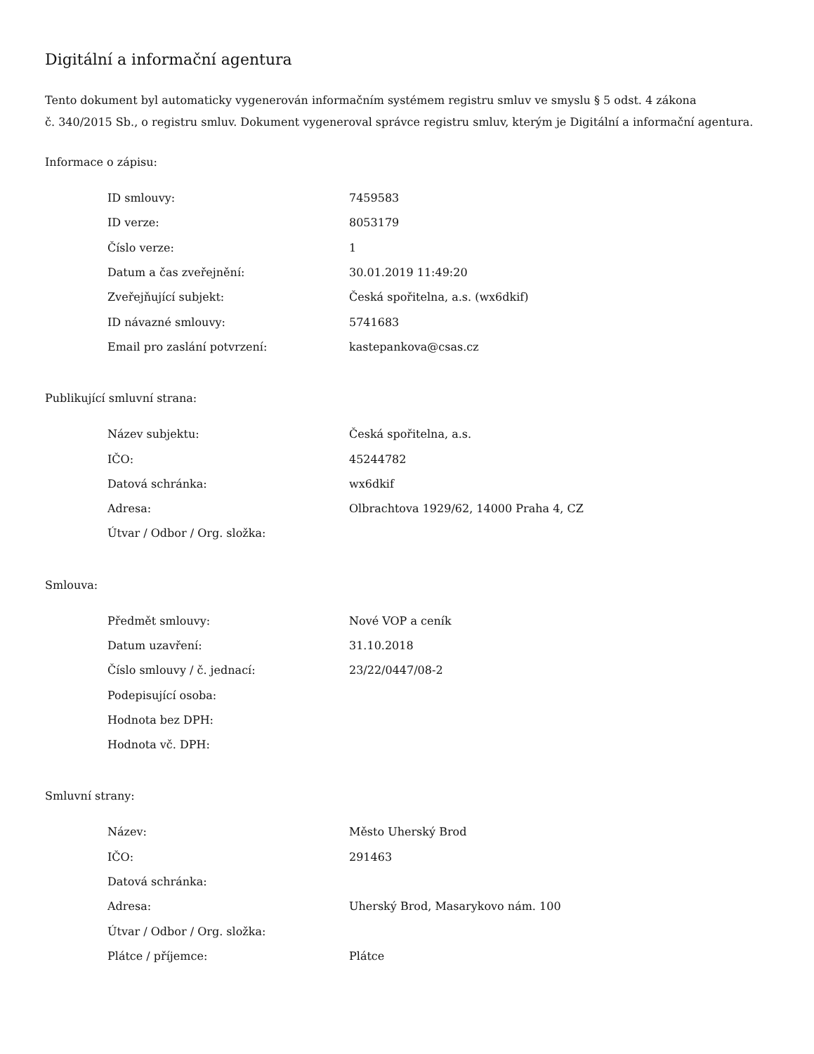Digitální a informační agentura
Tento dokument byl automaticky vygenerován informačním systémem registru smluv ve smyslu § 5 odst. 4 zákona
č. 340/2015 Sb., o registru smluv. Dokument vygeneroval správce registru smluv, kterým je Digitální a informační agentura.
Informace o zápisu:
| ID smlouvy: | 7459583 |
| ID verze: | 8053179 |
| Číslo verze: | 1 |
| Datum a čas zveřejnění: | 30.01.2019 11:49:20 |
| Zveřejňující subjekt: | Česká spořitelna, a.s. (wx6dkif) |
| ID návazné smlouvy: | 5741683 |
| Email pro zaslání potvrzení: | kastepankova@csas.cz |
Publikující smluvní strana:
| Název subjektu: | Česká spořitelna, a.s. |
| IČO: | 45244782 |
| Datová schránka: | wx6dkif |
| Adresa: | Olbrachtova 1929/62, 14000 Praha 4, CZ |
| Útvar / Odbor / Org. složka: | |
Smlouva:
| Předmět smlouvy: | Nové VOP a ceník |
| Datum uzavření: | 31.10.2018 |
| Číslo smlouvy / č. jednací: | 23/22/0447/08-2 |
| Podepisující osoba: | |
| Hodnota bez DPH: | |
| Hodnota vč. DPH: | |
Smluvní strany:
| Název: | Město Uherský Brod |
| IČO: | 291463 |
| Datová schránka: | |
| Adresa: | Uherský Brod, Masarykovo nám. 100 |
| Útvar / Odbor / Org. složka: | |
| Plátce / příjemce: | Plátce |